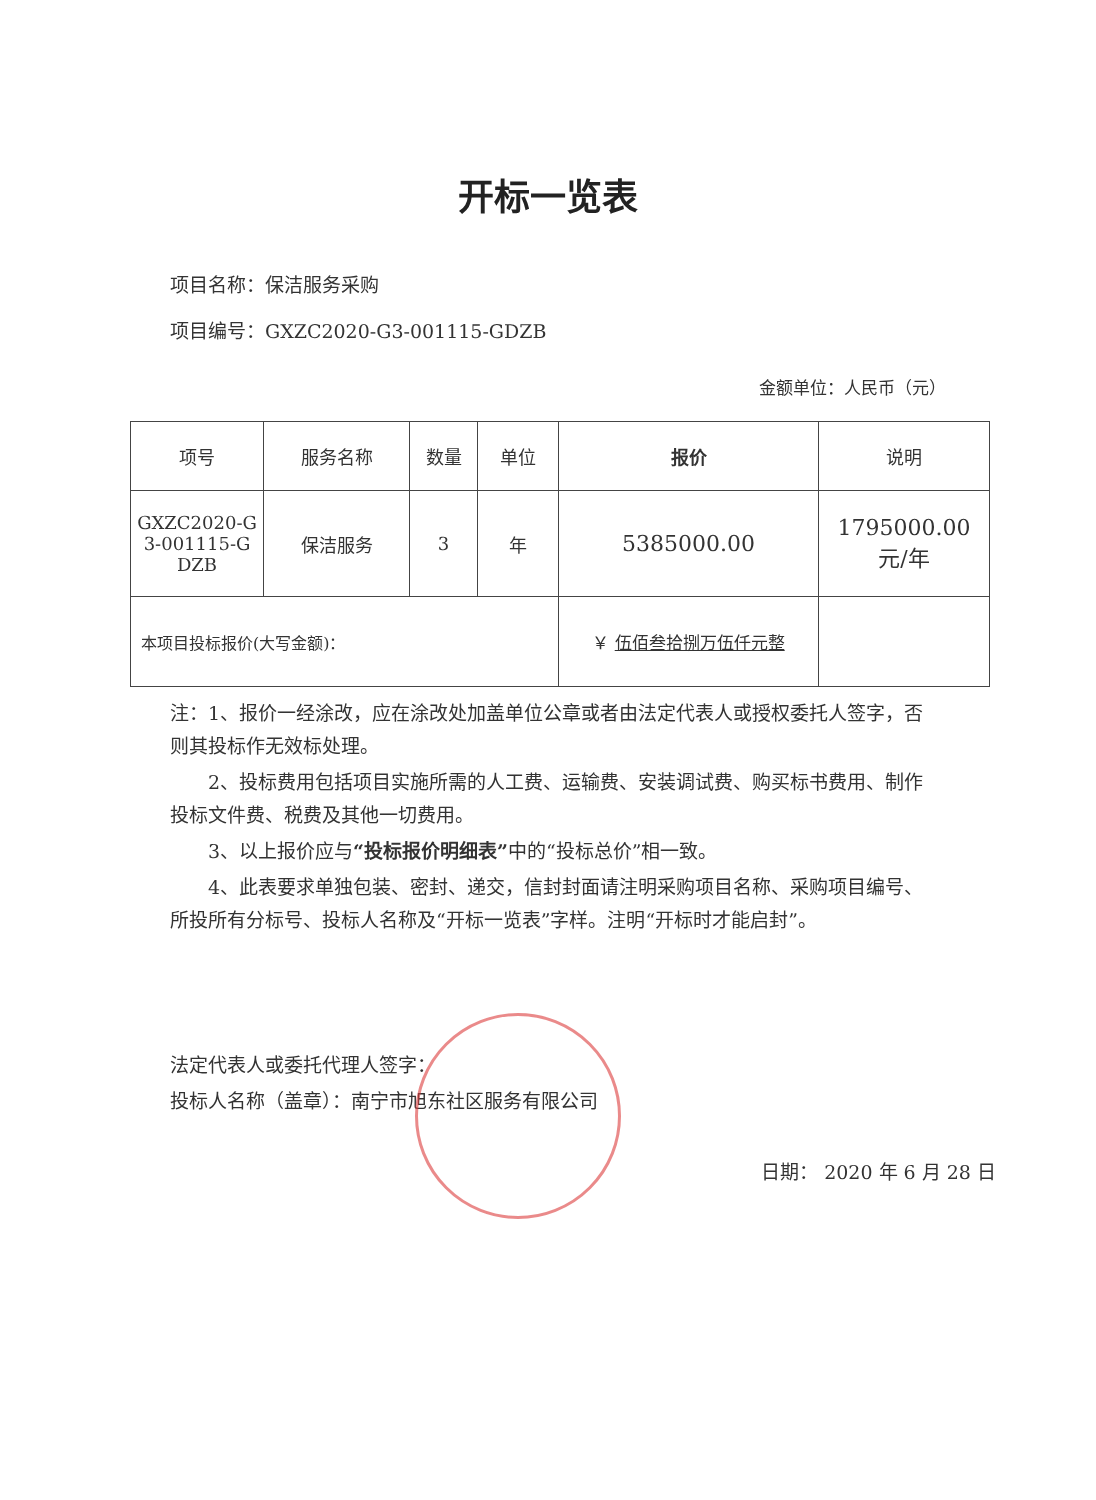开标一览表
项目名称：保洁服务采购
项目编号：GXZC2020-G3-001115-GDZB
金额单位：人民币（元）
| 项号 | 服务名称 | 数量 | 单位 | 报价 | 说明 |
| --- | --- | --- | --- | --- | --- |
| GXZC2020-G 3-001115-G DZB | 保洁服务 | 3 | 年 | 5385000.00 | 1795000.00 元/年 |
| 本项目投标报价(大写金额)： | | | | ￥ 伍佰叁拾捌万伍仟元整 | |
注：1、报价一经涂改，应在涂改处加盖单位公章或者由法定代表人或授权委托人签字，否则其投标作无效标处理。
2、投标费用包括项目实施所需的人工费、运输费、安装调试费、购买标书费用、制作投标文件费、税费及其他一切费用。
3、以上报价应与“投标报价明细表”中的“投标总价”相一致。
4、此表要求单独包装、密封、递交，信封封面请注明采购项目名称、采购项目编号、所投所有分标号、投标人名称及“开标一览表”字样。注明“开标时才能启封”。
法定代表人或委托代理人签字：
投标人名称（盖章）：南宁市旭东社区服务有限公司
日期： 2020 年 6 月 28 日